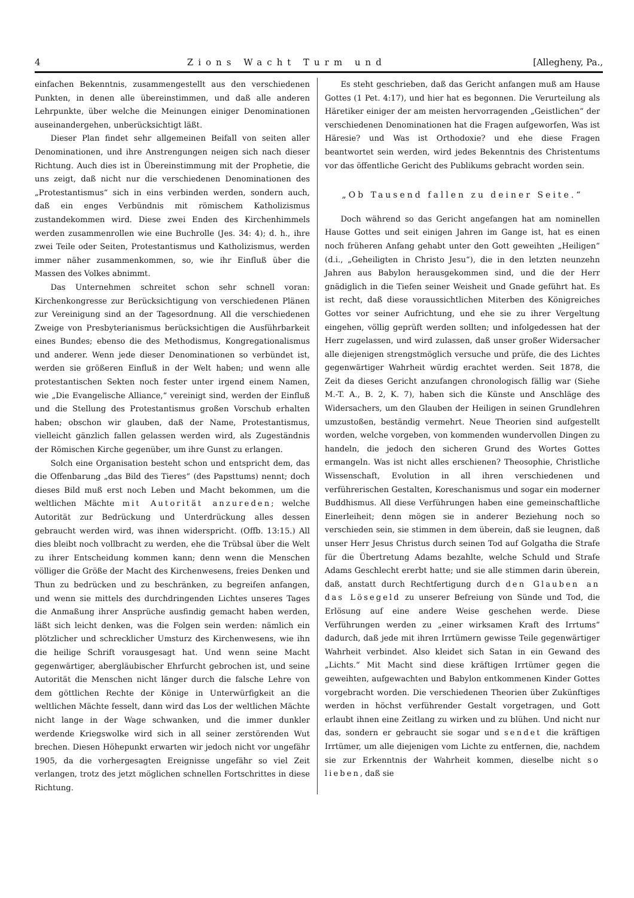4 Zions Wacht Turm und [Allegheny, Pa.,
einfachen Bekenntnis, zusammengestellt aus den verschiedenen Punkten, in denen alle übereinstimmen, und daß alle anderen Lehrpunkte, über welche die Meinungen einiger Denominationen auseinandergehen, unberücksichtigt läßt.
Dieser Plan findet sehr allgemeinen Beifall von seiten aller Denominationen, und ihre Anstrengungen neigen sich nach dieser Richtung. Auch dies ist in Übereinstimmung mit der Prophetie, die uns zeigt, daß nicht nur die verschiedenen Denominationen des „Protestantismus“ sich in eins verbinden werden, sondern auch, daß ein enges Verbündnis mit römischem Katholizismus zustandekommen wird. Diese zwei Enden des Kirchenhimmels werden zusammenrollen wie eine Buchrolle (Jes. 34: 4); d. h., ihre zwei Teile oder Seiten, Protestantismus und Katholizismus, werden immer näher zusammenkommen, so, wie ihr Einfluß über die Massen des Volkes abnimmt.
Das Unternehmen schreitet schon sehr schnell voran: Kirchenkongresse zur Berücksichtigung von verschiedenen Plänen zur Vereinigung sind an der Tagesordnung. All die verschiedenen Zweige von Presbyterianismus berücksichtigen die Ausführbarkeit eines Bundes; ebenso die des Methodismus, Kongregationalismus und anderer. Wenn jede dieser Denominationen so verbündet ist, werden sie größeren Einfluß in der Welt haben; und wenn alle protestantischen Sekten noch fester unter irgend einem Namen, wie „Die Evangelische Alliance,“ vereinigt sind, werden der Einfluß und die Stellung des Protestantismus großen Vorschub erhalten haben; obschon wir glauben, daß der Name, Protestantismus, vielleicht gänzlich fallen gelassen werden wird, als Zugeständnis der Römischen Kirche gegenüber, um ihre Gunst zu erlangen.
Solch eine Organisation besteht schon und entspricht dem, das die Offenbarung „das Bild des Tieres“ (des Papsttums) nennt; doch dieses Bild muß erst noch Leben und Macht bekommen, um die weltlichen Mächte mit Autorität anzureden; welche Autorität zur Bedrückung und Unterdrückung alles dessen gebraucht werden wird, was ihnen widerspricht. (Offb. 13:15.) All dies bleibt noch vollbracht zu werden, ehe die Trübsal über die Welt zu ihrer Entscheidung kommen kann; denn wenn die Menschen völliger die Größe der Macht des Kirchenwesens, freies Denken und Thun zu bedrücken und zu beschränken, zu begreifen anfangen, und wenn sie mittels des durchdringenden Lichtes unseres Tages die Anmaßung ihrer Ansprüche ausfindig gemacht haben werden, läßt sich leicht denken, was die Folgen sein werden: nämlich ein plötzlicher und schrecklicher Umsturz des Kirchenwesens, wie ihn die heilige Schrift vorausgesagt hat. Und wenn seine Macht gegenwärtiger, abergläubischer Ehrfurcht gebrochen ist, und seine Autorität die Menschen nicht länger durch die falsche Lehre von dem göttlichen Rechte der Könige in Unterwürfigkeit an die weltlichen Mächte fesselt, dann wird das Los der weltlichen Mächte nicht lange in der Wage schwanken, und die immer dunkler werdende Kriegswolke wird sich in all seiner zerstörenden Wut brechen. Diesen Höhepunkt erwarten wir jedoch nicht vor ungefähr 1905, da die vorhergesagten Ereignisse ungefähr so viel Zeit verlangen, trotz des jetzt möglichen schnellen Fortschrittes in diese Richtung.
Es steht geschrieben, daß das Gericht anfangen muß am Hause Gottes (1 Pet. 4:17), und hier hat es begonnen. Die Verurteilung als Häretiker einiger der am meisten hervorragenden „Geistlichen“ der verschiedenen Denominationen hat die Fragen aufgeworfen, Was ist Häresie? und Was ist Orthodoxie? und ehe diese Fragen beantwortet sein werden, wird jedes Bekenntnis des Christentums vor das öffentliche Gericht des Publikums gebracht worden sein.
„Ob Tausend fallen zu deiner Seite.“
Doch während so das Gericht angefangen hat am nominellen Hause Gottes und seit einigen Jahren im Gange ist, hat es einen noch früheren Anfang gehabt unter den Gott geweihten „Heiligen“ (d.i., „Geheiligten in Christo Jesu“), die in den letzten neunzehn Jahren aus Babylon herausgekommen sind, und die der Herr gnädiglich in die Tiefen seiner Weisheit und Gnade geführt hat. Es ist recht, daß diese voraussichtlichen Miterben des Königreiches Gottes vor seiner Aufrichtung, und ehe sie zu ihrer Vergeltung eingehen, völlig geprüft werden sollten; und infolgedessen hat der Herr zugelassen, und wird zulassen, daß unser großer Widersacher alle diejenigen strengstmöglich versuche und prüfe, die des Lichtes gegenwärtiger Wahrheit würdig erachtet werden. Seit 1878, die Zeit da dieses Gericht anzufangen chronologisch fällig war (Siehe M.-T. A., B. 2, K. 7), haben sich die Künste und Anschläge des Widersachers, um den Glauben der Heiligen in seinen Grundlehren umzustoßen, beständig vermehrt. Neue Theorien sind aufgestellt worden, welche vorgeben, von kommenden wundervollen Dingen zu handeln, die jedoch den sicheren Grund des Wortes Gottes ermangeln. Was ist nicht alles erschienen? Theosophie, Christliche Wissenschaft, Evolution in all ihren verschiedenen und verführerischen Gestalten, Koreschanismus und sogar ein moderner Buddhismus. All diese Verführungen haben eine gemeinschaftliche Einerleiheit; denn mögen sie in anderer Beziehung noch so verschieden sein, sie stimmen in dem überein, daß sie leugnen, daß unser Herr Jesus Christus durch seinen Tod auf Golgatha die Strafe für die Übertretung Adams bezahlte, welche Schuld und Strafe Adams Geschlecht ererbt hatte; und sie alle stimmen darin überein, daß, anstatt durch Rechtfertigung durch den Glauben an das Lösegeld zu unserer Befreiung von Sünde und Tod, die Erlösung auf eine andere Weise geschehen werde. Diese Verführungen werden zu „einer wirksamen Kraft des Irrtums“ dadurch, daß jede mit ihren Irrtümern gewisse Teile gegenwärtiger Wahrheit verbindet. Also kleidet sich Satan in ein Gewand des „Lichts.“ Mit Macht sind diese kräftigen Irrtümer gegen die geweihten, aufgewachten und Babylon entkommenen Kinder Gottes vorgebracht worden. Die verschiedenen Theorien über Zukünftiges werden in höchst verführender Gestalt vorgetragen, und Gott erlaubt ihnen eine Zeitlang zu wirken und zu blühen. Und nicht nur das, sondern er gebraucht sie sogar und sendet die kräftigen Irrtümer, um alle diejenigen vom Lichte zu entfernen, die, nachdem sie zur Erkenntnis der Wahrheit kommen, dieselbe nicht so lieben, daß sie